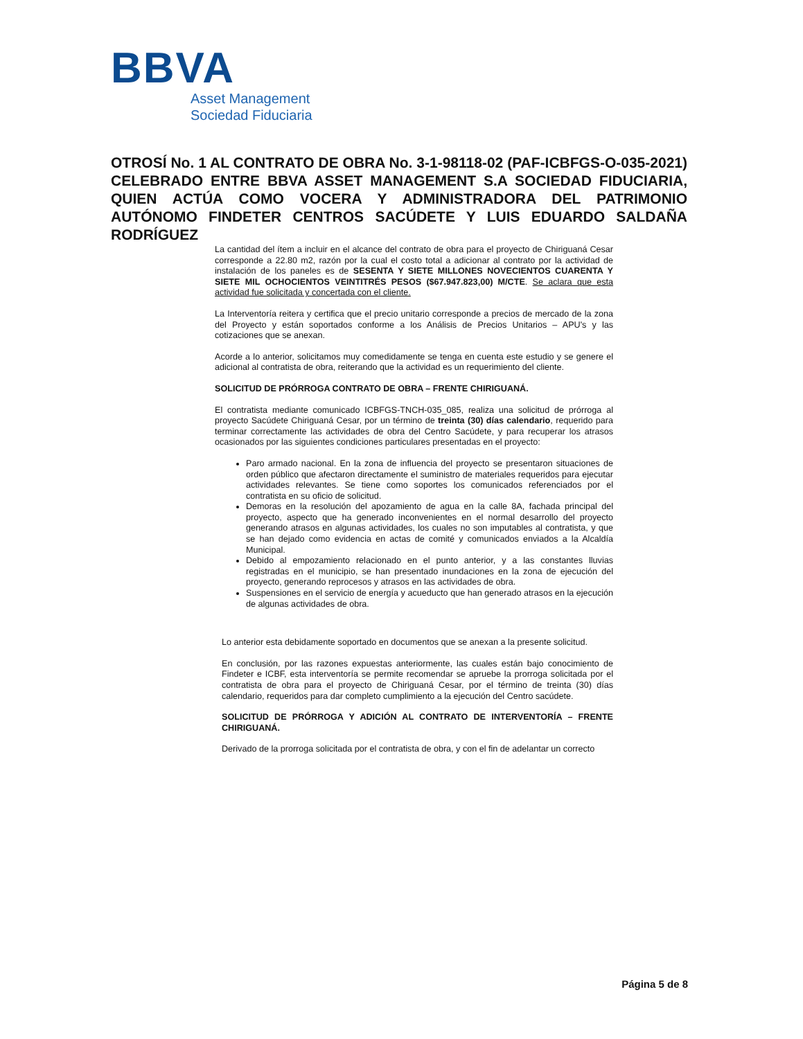BBVA
Asset Management
Sociedad Fiduciaria
OTROSÍ No. 1 AL CONTRATO DE OBRA No. 3-1-98118-02 (PAF-ICBFGS-O-035-2021) CELEBRADO ENTRE BBVA ASSET MANAGEMENT S.A SOCIEDAD FIDUCIARIA, QUIEN ACTÚA COMO VOCERA Y ADMINISTRADORA DEL PATRIMONIO AUTÓNOMO FINDETER CENTROS SACÚDETE Y LUIS EDUARDO SALDAÑA RODRÍGUEZ
La cantidad del ítem a incluir en el alcance del contrato de obra para el proyecto de Chiriguaná Cesar corresponde a 22.80 m2, razón por la cual el costo total a adicionar al contrato por la actividad de instalación de los paneles es de SESENTA Y SIETE MILLONES NOVECIENTOS CUARENTA Y SIETE MIL OCHOCIENTOS VEINTITRÉS PESOS ($67.947.823,00) M/CTE. Se aclara que esta actividad fue solicitada y concertada con el cliente.
La Interventoría reitera y certifica que el precio unitario corresponde a precios de mercado de la zona del Proyecto y están soportados conforme a los Análisis de Precios Unitarios – APU's y las cotizaciones que se anexan.
Acorde a lo anterior, solicitamos muy comedidamente se tenga en cuenta este estudio y se genere el adicional al contratista de obra, reiterando que la actividad es un requerimiento del cliente.
SOLICITUD DE PRÓRROGA CONTRATO DE OBRA – FRENTE CHIRIGUANÁ.
El contratista mediante comunicado ICBFGS-TNCH-035_085, realiza una solicitud de prórroga al proyecto Sacúdete Chiriguaná Cesar, por un término de treinta (30) días calendario, requerido para terminar correctamente las actividades de obra del Centro Sacúdete, y para recuperar los atrasos ocasionados por las siguientes condiciones particulares presentadas en el proyecto:
Paro armado nacional. En la zona de influencia del proyecto se presentaron situaciones de orden público que afectaron directamente el suministro de materiales requeridos para ejecutar actividades relevantes. Se tiene como soportes los comunicados referenciados por el contratista en su oficio de solicitud.
Demoras en la resolución del apozamiento de agua en la calle 8A, fachada principal del proyecto, aspecto que ha generado inconvenientes en el normal desarrollo del proyecto generando atrasos en algunas actividades, los cuales no son imputables al contratista, y que se han dejado como evidencia en actas de comité y comunicados enviados a la Alcaldía Municipal.
Debido al empozamiento relacionado en el punto anterior, y a las constantes lluvias registradas en el municipio, se han presentado inundaciones en la zona de ejecución del proyecto, generando reprocesos y atrasos en las actividades de obra.
Suspensiones en el servicio de energía y acueducto que han generado atrasos en la ejecución de algunas actividades de obra.
Lo anterior esta debidamente soportado en documentos que se anexan a la presente solicitud.
En conclusión, por las razones expuestas anteriormente, las cuales están bajo conocimiento de Findeter e ICBF, esta interventoría se permite recomendar se apruebe la prorroga solicitada por el contratista de obra para el proyecto de Chiriguaná Cesar, por el término de treinta (30) días calendario, requeridos para dar completo cumplimiento a la ejecución del Centro sacúdete.
SOLICITUD DE PRÓRROGA Y ADICIÓN AL CONTRATO DE INTERVENTORÍA – FRENTE CHIRIGUANÁ.
Derivado de la prorroga solicitada por el contratista de obra, y con el fin de adelantar un correcto
Página 5 de 8